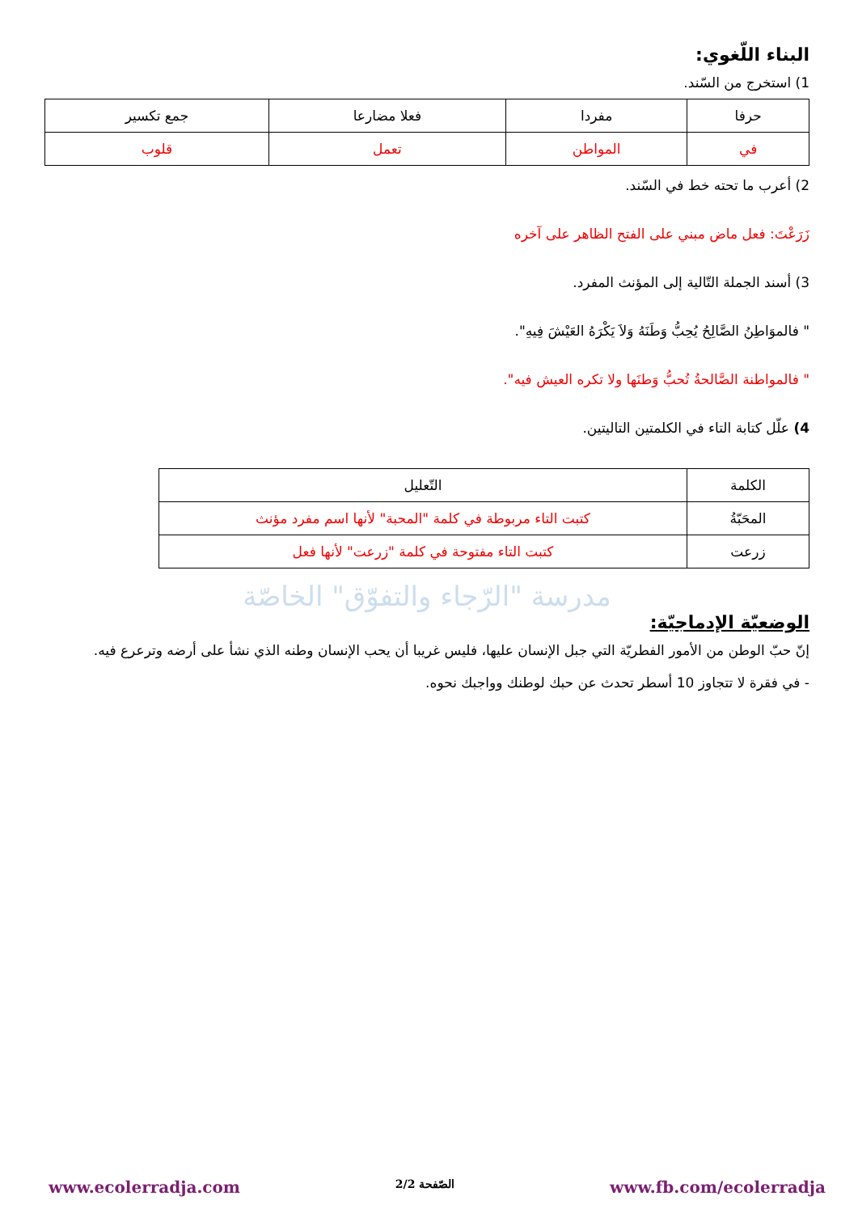البناء اللّغوي:
1) استخرج من السّند.
| حرفا | مفردا | فعلا مضارعا | جمع تكسير |
| --- | --- | --- | --- |
| في | المواطن | تعمل | قلوب |
2) أعرب ما تحته خط في السّند.
زَرَعْتَ: فعل ماض مبني على الفتح الظاهر على آخره
3) أسند الجملة التّالية إلى المؤنث المفرد.
" فالموَاطِنُ الصَّالِحُ يُحِبُّ وَطَنَهُ وَلاَ يَكْرَهُ العَيْشَ فِيهِ".
" فالمواطنة الصَّالحةُ تُحبُّ وَطنَها ولا تكره العيش فيه".
4) علّل كتابة التاء في الكلمتين التاليتين.
| الكلمة | التّعليل |
| --- | --- |
| المحَبّةُ | كتبت التاء مربوطة في كلمة "المحبة" لأنها اسم مفرد مؤنث |
| زرعت | كتبت التاء مفتوحة في كلمة "زرعت" لأنها فعل |
مدرسة "الرّجاء والتفوّق" الخاصّة
الوضعيّة الإدماجيّة:
إنّ حبّ الوطن من الأمور الفطريّة التي جبل الإنسان عليها، فليس غريبا أن يحب الإنسان وطنه الذي نشأ على أرضه وترعرع فيه.
- في فقرة لا تتجاوز 10 أسطر تحدث عن حبك لوطنك وواجبك نحوه.
www.ecolerradja.com الصّفحة 2/2 www.fb.com/ecolerradja